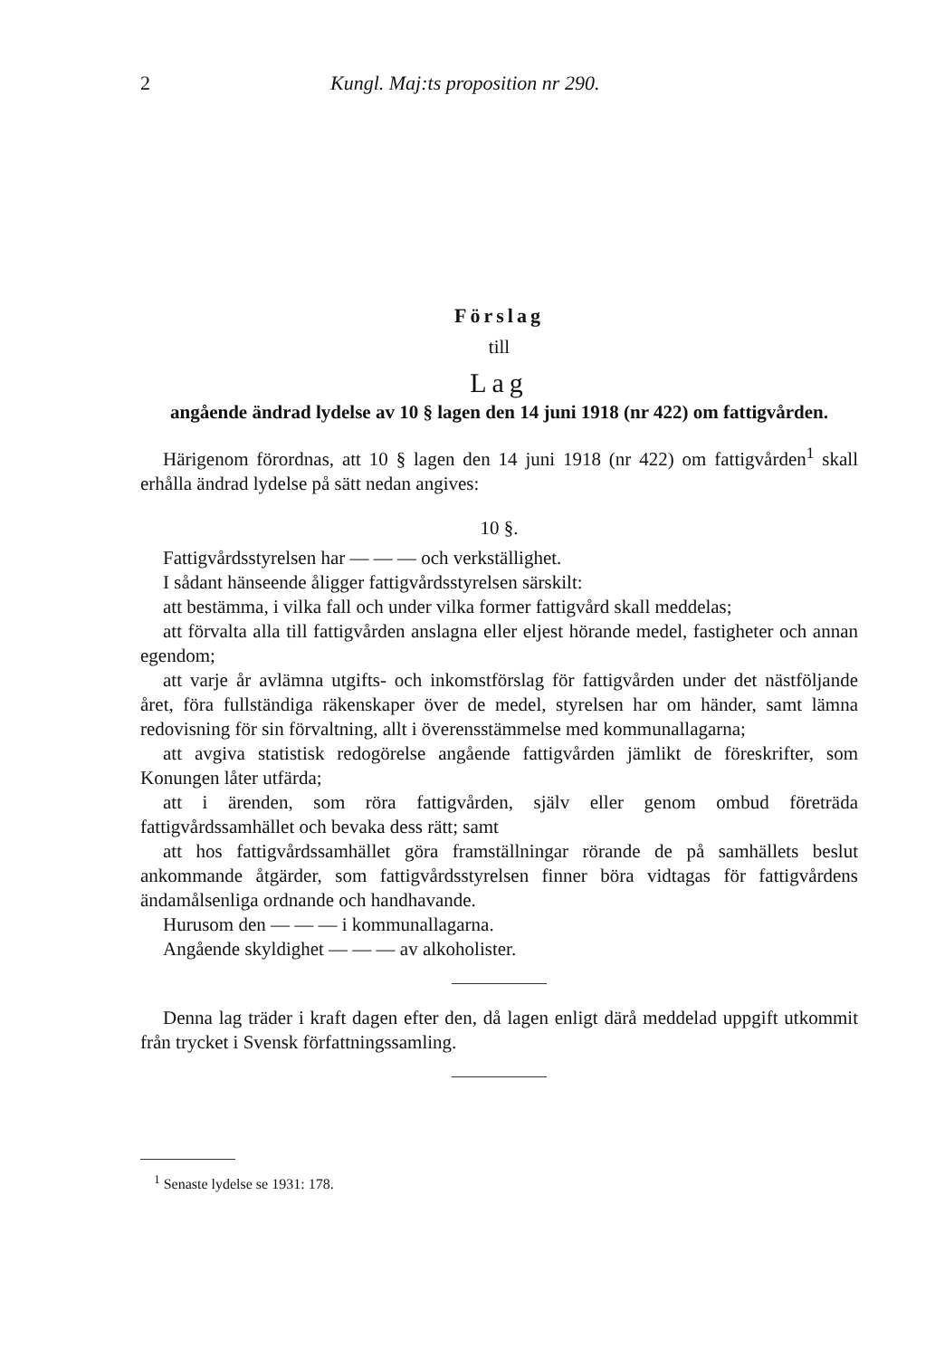2 Kungl. Maj:ts proposition nr 290.
Förslag
till
Lag
angående ändrad lydelse av 10 § lagen den 14 juni 1918 (nr 422) om fattigvården.
Härigenom förordnas, att 10 § lagen den 14 juni 1918 (nr 422) om fattig­vården<sup>1</sup> skall erhålla ändrad lydelse på sätt nedan angives:
10 §.
Fattigvårdsstyrelsen har — — — och verkställighet.
I sådant hänseende åligger fattigvårdsstyrelsen särskilt:
att bestämma, i vilka fall och under vilka former fattigvård skall med­delas;
att förvalta alla till fattigvården anslagna eller eljest hörande medel, fas­tigheter och annan egendom;
att varje år avlämna utgifts- och inkomstförslag för fattigvården under det nästföljande året, föra fullständiga räkenskaper över de medel, styrelsen har om händer, samt lämna redovisning för sin förvaltning, allt i överens­stämmelse med kommunallagarna;
att avgiva statistisk redogörelse angående fattigvården jämlikt de före­skrifter, som Konungen låter utfärda;
att i ärenden, som röra fattigvården, själv eller genom ombud företräda fattigvårdssamhället och bevaka dess rätt; samt
att hos fattigvårdssamhället göra framställningar rörande de på sam­hällets beslut ankommande åtgärder, som fattigvårdsstyrelsen finner böra vidtagas för fattigvårdens ändamålsenliga ordnande och handhavande.
Hurusom den — — — i kommunallagarna.
Angående skyldighet — — — av alkoholister.
Denna lag träder i kraft dagen efter den, då lagen enligt därå meddelad uppgift utkommit från trycket i Svensk författningssamling.
<sup>1</sup> Senaste lydelse se 1931: 178.